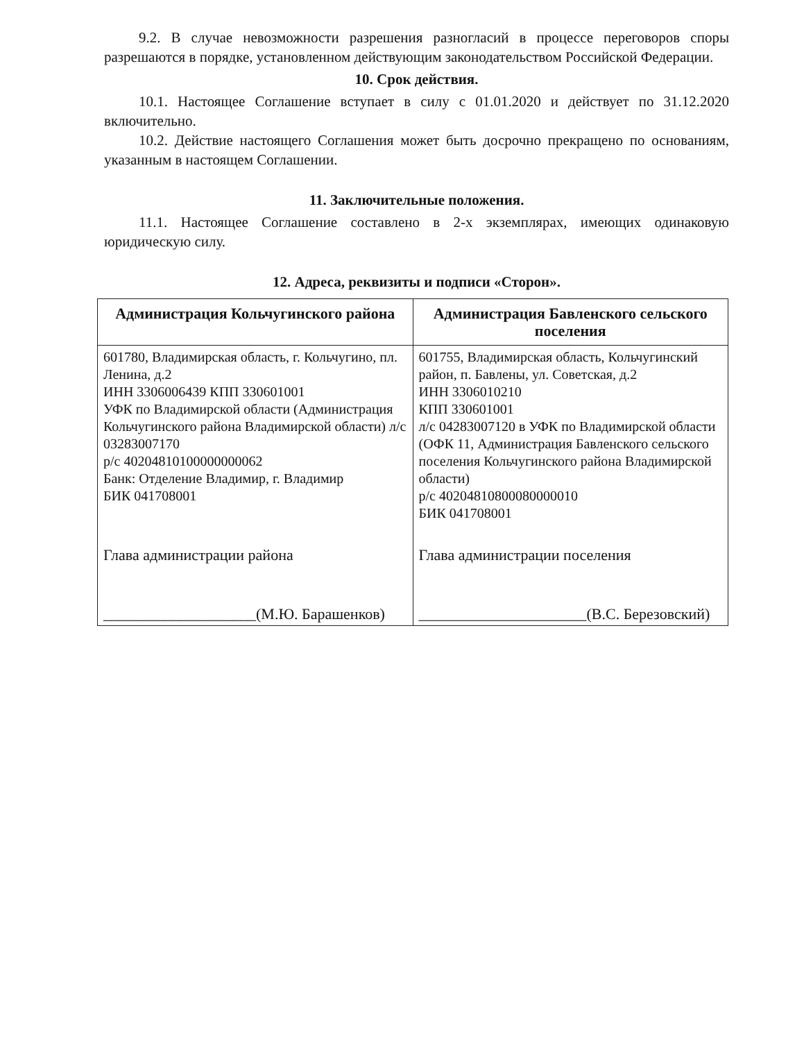9.2. В случае невозможности разрешения разногласий в процессе переговоров споры разрешаются в порядке, установленном действующим законодательством Российской Федерации.
10. Срок действия.
10.1. Настоящее Соглашение вступает в силу с 01.01.2020 и действует по 31.12.2020 включительно.
10.2. Действие настоящего Соглашения может быть досрочно прекращено по основаниям, указанным в настоящем Соглашении.
11. Заключительные положения.
11.1. Настоящее Соглашение составлено в 2-х экземплярах, имеющих одинаковую юридическую силу.
12. Адреса, реквизиты и подписи «Сторон».
| Администрация Кольчугинского района | Администрация Бавленского сельского поселения |
| --- | --- |
| 601780, Владимирская область, г. Кольчугино, пл. Ленина, д.2 ИНН 3306006439 КПП 330601001 УФК по Владимирской области (Администрация Кольчугинского района Владимирской области) л/с 03283007170 р/с 40204810100000000062 Банк: Отделение Владимир, г. Владимир БИК 041708001 Глава администрации района ____________________(М.Ю. Барашенков) | 601755, Владимирская область, Кольчугинский район, п. Бавлены, ул. Советская, д.2 ИНН 3306010210 КПП 330601001 л/с 04283007120 в УФК по Владимирской области (ОФК 11, Администрация Бавленского сельского поселения Кольчугинского района Владимирской области) р/с 40204810800080000010 БИК 041708001 Глава администрации поселения ______________________(В.С. Березовский) |